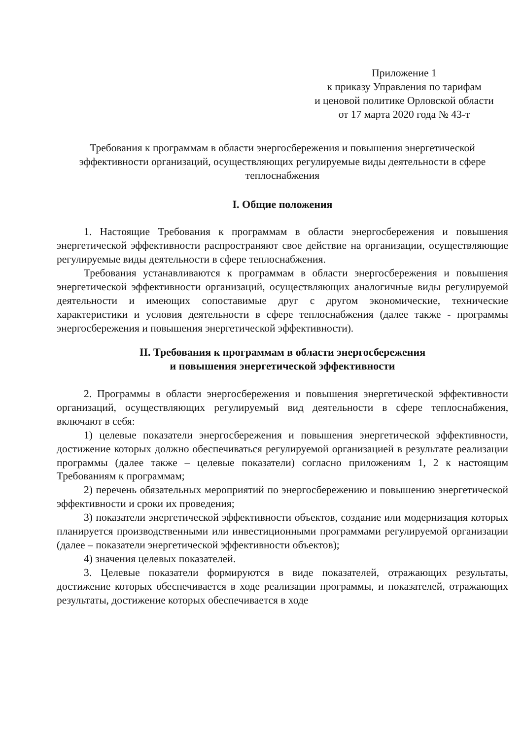Приложение 1
к приказу Управления по тарифам
и ценовой политике Орловской области
от 17 марта 2020 года № 43-т
Требования к программам в области энергосбережения и повышения энергетической эффективности организаций, осуществляющих регулируемые виды деятельности в сфере теплоснабжения
I. Общие положения
1. Настоящие Требования к программам в области энергосбережения и повышения энергетической эффективности распространяют свое действие на организации, осуществляющие регулируемые виды деятельности в сфере теплоснабжения.
Требования устанавливаются к программам в области энергосбережения и повышения энергетической эффективности организаций, осуществляющих аналогичные виды регулируемой деятельности и имеющих сопоставимые друг с другом экономические, технические характеристики и условия деятельности в сфере теплоснабжения (далее также - программы энергосбережения и повышения энергетической эффективности).
II. Требования к программам в области энергосбережения
и повышения энергетической эффективности
2. Программы в области энергосбережения и повышения энергетической эффективности организаций, осуществляющих регулируемый вид деятельности в сфере теплоснабжения, включают в себя:
1) целевые показатели энергосбережения и повышения энергетической эффективности, достижение которых должно обеспечиваться регулируемой организацией в результате реализации программы (далее также – целевые показатели) согласно приложениям 1, 2 к настоящим Требованиям к программам;
2) перечень обязательных мероприятий по энергосбережению и повышению энергетической эффективности и сроки их проведения;
3) показатели энергетической эффективности объектов, создание или модернизация которых планируется производственными или инвестиционными программами регулируемой организации (далее – показатели энергетической эффективности объектов);
4) значения целевых показателей.
3. Целевые показатели формируются в виде показателей, отражающих результаты, достижение которых обеспечивается в ходе реализации программы, и показателей, отражающих результаты, достижение которых обеспечивается в ходе